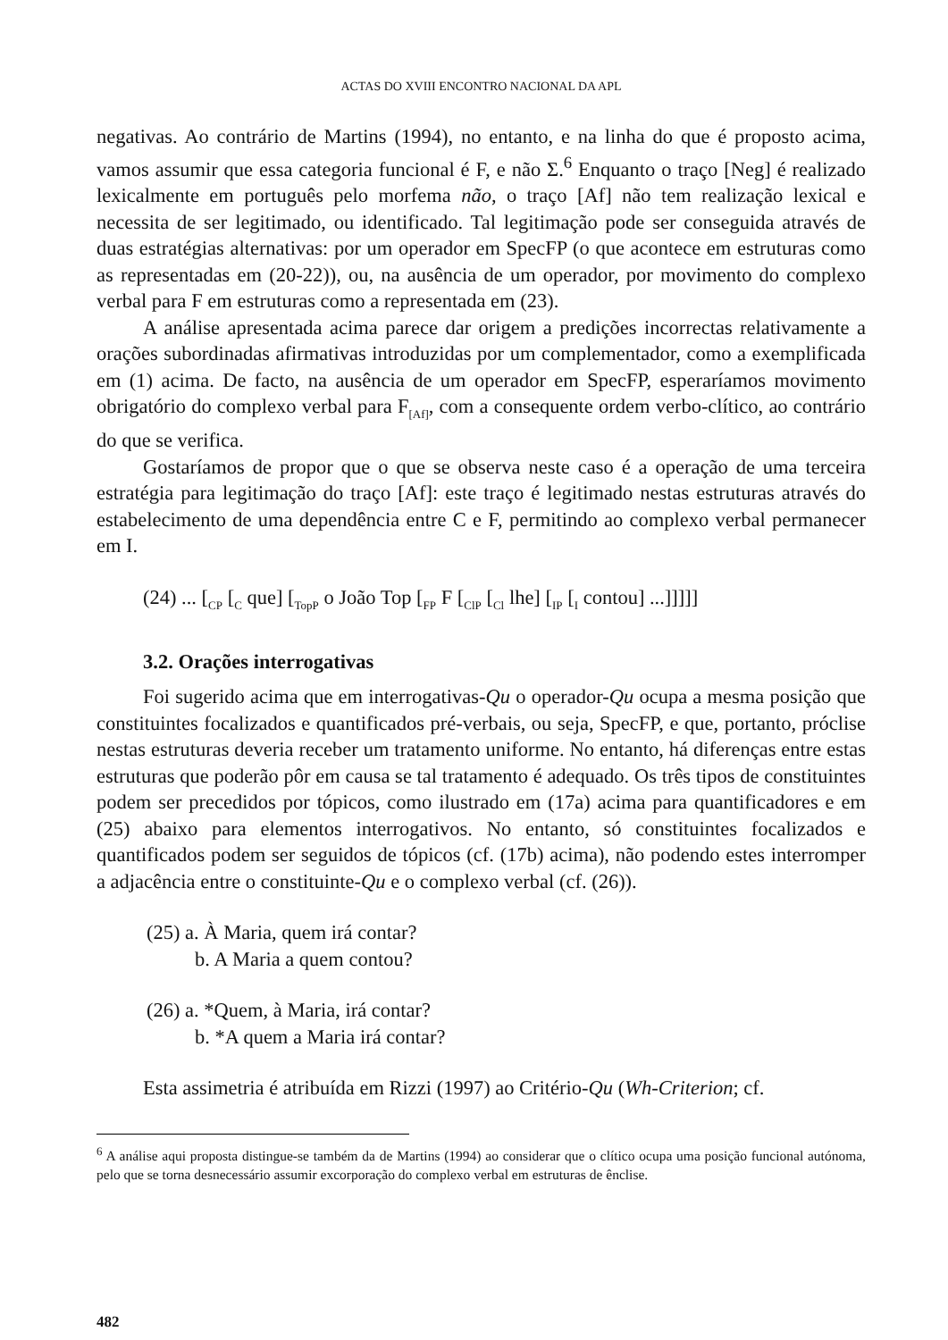ACTAS DO XVIII ENCONTRO NACIONAL DA APL
negativas. Ao contrário de Martins (1994), no entanto, e na linha do que é proposto acima, vamos assumir que essa categoria funcional é F, e não Σ.<sup>6</sup> Enquanto o traço [Neg] é realizado lexicalmente em português pelo morfema não, o traço [Af] não tem realização lexical e necessita de ser legitimado, ou identificado. Tal legitimação pode ser conseguida através de duas estratégias alternativas: por um operador em SpecFP (o que acontece em estruturas como as representadas em (20-22)), ou, na ausência de um operador, por movimento do complexo verbal para F em estruturas como a representada em (23).
A análise apresentada acima parece dar origem a predições incorrectas relativamente a orações subordinadas afirmativas introduzidas por um complementador, como a exemplificada em (1) acima. De facto, na ausência de um operador em SpecFP, esperaríamos movimento obrigatório do complexo verbal para F<sub>[Af]</sub>, com a consequente ordem verbo-clítico, ao contrário do que se verifica.
Gostaríamos de propor que o que se observa neste caso é a operação de uma terceira estratégia para legitimação do traço [Af]: este traço é legitimado nestas estruturas através do estabelecimento de uma dependência entre C e F, permitindo ao complexo verbal permanecer em I.
(24) ... [<sub>CP</sub> [<sub>C</sub> que] [<sub>TopP</sub> o João Top [<sub>FP</sub> F [<sub>ClP</sub> [<sub>Cl</sub> lhe] [<sub>IP</sub> [<sub>I</sub> contou] ...]]]]]
3.2. Orações interrogativas
Foi sugerido acima que em interrogativas-Qu o operador-Qu ocupa a mesma posição que constituintes focalizados e quantificados pré-verbais, ou seja, SpecFP, e que, portanto, próclise nestas estruturas deveria receber um tratamento uniforme. No entanto, há diferenças entre estas estruturas que poderão pôr em causa se tal tratamento é adequado. Os três tipos de constituintes podem ser precedidos por tópicos, como ilustrado em (17a) acima para quantificadores e em (25) abaixo para elementos interrogativos. No entanto, só constituintes focalizados e quantificados podem ser seguidos de tópicos (cf. (17b) acima), não podendo estes interromper a adjacência entre o constituinte-Qu e o complexo verbal (cf. (26)).
(25) a. À Maria, quem irá contar?
b. A Maria a quem contou?
(26) a. *Quem, à Maria, irá contar?
b. *A quem a Maria irá contar?
Esta assimetria é atribuída em Rizzi (1997) ao Critério-Qu (Wh-Criterion; cf.
<sup>6</sup> A análise aqui proposta distingue-se também da de Martins (1994) ao considerar que o clítico ocupa uma posição funcional autónoma, pelo que se torna desnecessário assumir excorporação do complexo verbal em estruturas de ênclise.
482